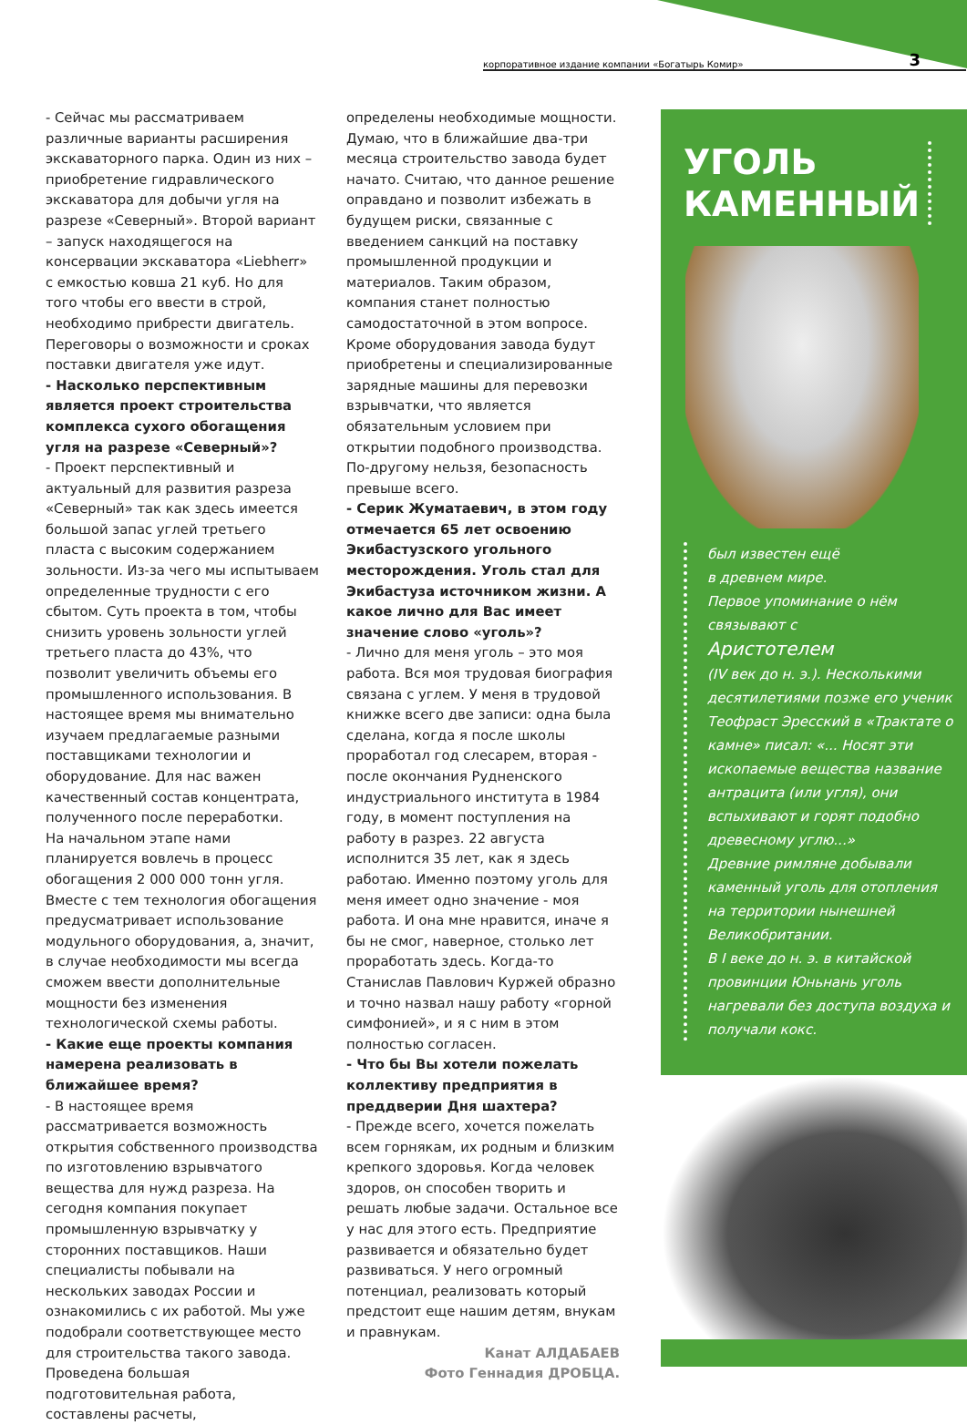корпоративное издание компании «Богатырь Комир» 3
- Сейчас мы рассматриваем различные варианты расширения экскаваторного парка. Один из них – приобретение гидравлического экскаватора для добычи угля на разрезе «Северный». Второй вариант – запуск находящегося на консервации экскаватора «Liebherr» с емкостью ковша 21 куб. Но для того чтобы его ввести в строй, необходимо прибрести двигатель. Переговоры о возможности и сроках поставки двигателя уже идут.
- Насколько перспективным является проект строительства комплекса сухого обогащения угля на разрезе «Северный»?
- Проект перспективный и актуальный для развития разреза «Северный» так как здесь имеется большой запас углей третьего пласта с высоким содержанием зольности. Из-за чего мы испытываем определенные трудности с его сбытом. Суть проекта в том, чтобы снизить уровень зольности углей третьего пласта до 43%, что позволит увеличить объемы его промышленного использования. В настоящее время мы внимательно изучаем предлагаемые разными поставщиками технологии и оборудование. Для нас важен качественный состав концентрата, полученного после переработки.
На начальном этапе нами планируется вовлечь в процесс обогащения 2 000 000 тонн угля. Вместе с тем технология обогащения предусматривает использование модульного оборудования, а, значит, в случае необходимости мы всегда сможем ввести дополнительные мощности без изменения технологической схемы работы.
- Какие еще проекты компания намерена реализовать в ближайшее время?
- В настоящее время рассматривается возможность открытия собственного производства по изготовлению взрывчатого вещества для нужд разреза. На сегодня компания покупает промышленную взрывчатку у сторонних поставщиков. Наши специалисты побывали на нескольких заводах России и ознакомились с их работой. Мы уже подобрали соответствующее место для строительства такого завода. Проведена большая подготовительная работа, составлены расчеты,
определены необходимые мощности. Думаю, что в ближайшие два-три месяца строительство завода будет начато. Считаю, что данное решение оправдано и позволит избежать в будущем риски, связанные с введением санкций на поставку промышленной продукции и материалов. Таким образом, компания станет полностью самодостаточной в этом вопросе. Кроме оборудования завода будут приобретены и специализированные зарядные машины для перевозки взрывчатки, что является обязательным условием при открытии подобного производства. По-другому нельзя, безопасность превыше всего.
- Серик Жуматаевич, в этом году отмечается 65 лет освоению Экибастузского угольного месторождения. Уголь стал для Экибастуза источником жизни. А какое лично для Вас имеет значение слово «уголь»?
- Лично для меня уголь – это моя работа. Вся моя трудовая биография связана с углем. У меня в трудовой книжке всего две записи: одна была сделана, когда я после школы проработал год слесарем, вторая - после окончания Рудненского индустриального института в 1984 году, в момент поступления на работу в разрез. 22 августа исполнится 35 лет, как я здесь работаю. Именно поэтому уголь для меня имеет одно значение - моя работа. И она мне нравится, иначе я бы не смог, наверное, столько лет проработать здесь. Когда-то Станислав Павлович Куржей образно и точно назвал нашу работу «горной симфонией», и я с ним в этом полностью согласен.
- Что бы Вы хотели пожелать коллективу предприятия в преддверии Дня шахтера?
- Прежде всего, хочется пожелать всем горнякам, их родным и близким крепкого здоровья. Когда человек здоров, он способен творить и решать любые задачи. Остальное все у нас для этого есть. Предприятие развивается и обязательно будет развиваться. У него огромный потенциал, реализовать который предстоит еще нашим детям, внукам и правнукам.
Канат АЛДАБАЕВ
Фото Геннадия ДРОБЦА.
УГОЛЬ
КАМЕННЫЙ
был известен ещё
в древнем мире.
Первое упоминание о нём связывают с
Аристотелем
(IV век до н. э.). Несколькими десятилетиями позже его ученик Теофраст Эресский в «Трактате о камне» писал: «... Носят эти ископаемые вещества название антрацита (или угля), они вспыхивают и горят подобно древесному углю...»
Древние римляне добывали каменный уголь для отопления на территории нынешней Великобритании.
В I веке до н. э. в китайской провинции Юньнань уголь нагревали без доступа воздуха и получали кокс.